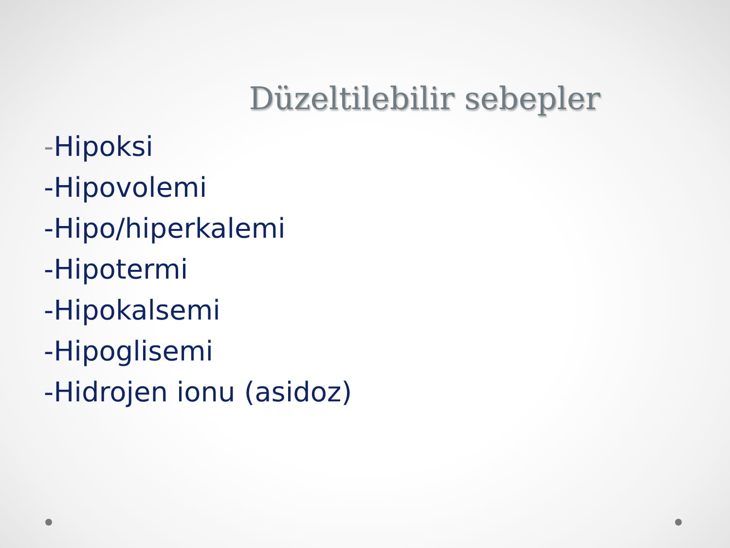Düzeltilebilir sebepler
-Hipoksi
-Hipovolemi
-Hipo/hiperkalemi
-Hipotermi
-Hipokalsemi
-Hipoglisemi
-Hidrojen ionu (asidoz)